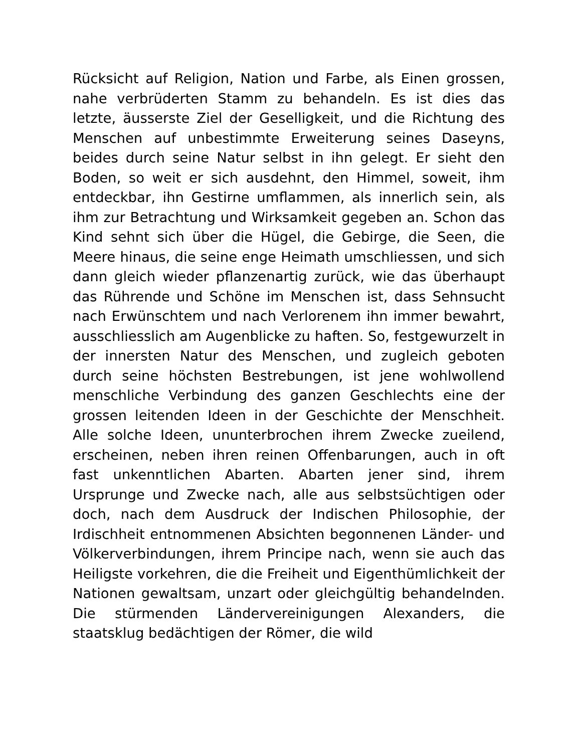Rücksicht auf Religion, Nation und Farbe, als Einen grossen, nahe verbrüderten Stamm zu behandeln. Es ist dies das letzte, äusserste Ziel der Geselligkeit, und die Richtung des Menschen auf unbestimmte Erweiterung seines Daseyns, beides durch seine Natur selbst in ihn gelegt. Er sieht den Boden, so weit er sich ausdehnt, den Himmel, soweit, ihm entdeckbar, ihn Gestirne umflammen, als innerlich sein, als ihm zur Betrachtung und Wirksamkeit gegeben an. Schon das Kind sehnt sich über die Hügel, die Gebirge, die Seen, die Meere hinaus, die seine enge Heimath umschliessen, und sich dann gleich wieder pflanzenartig zurück, wie das überhaupt das Rührende und Schöne im Menschen ist, dass Sehnsucht nach Erwünschtem und nach Verlorenem ihn immer bewahrt, ausschliesslich am Augenblicke zu haften. So, festgewurzelt in der innersten Natur des Menschen, und zugleich geboten durch seine höchsten Bestrebungen, ist jene wohlwollend menschliche Verbindung des ganzen Geschlechts eine der grossen leitenden Ideen in der Geschichte der Menschheit. Alle solche Ideen, ununterbrochen ihrem Zwecke zueilend, erscheinen, neben ihren reinen Offenbarungen, auch in oft fast unkenntlichen Abarten. Abarten jener sind, ihrem Ursprunge und Zwecke nach, alle aus selbstsüchtigen oder doch, nach dem Ausdruck der Indischen Philosophie, der Irdischheit entnommenen Absichten begonnenen Länder- und Völkerverbindungen, ihrem Principe nach, wenn sie auch das Heiligste vorkehren, die die Freiheit und Eigenthümlichkeit der Nationen gewaltsam, unzart oder gleichgültig behandelnden. Die stürmenden Ländervereinigungen Alexanders, die staatsklug bedächtigen der Römer, die wild